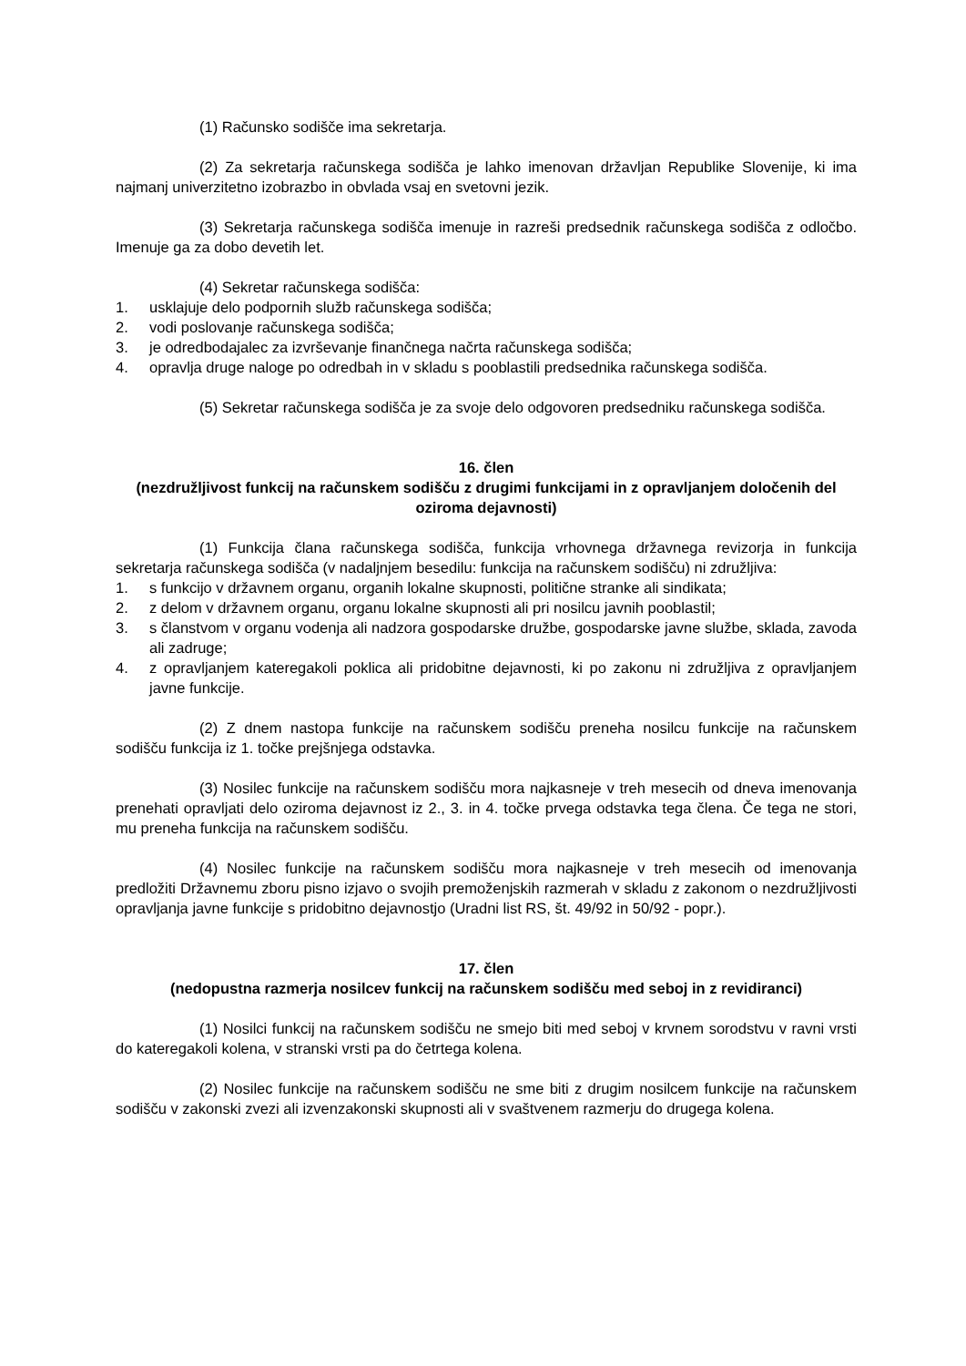(1) Računsko sodišče ima sekretarja.
(2) Za sekretarja računskega sodišča je lahko imenovan državljan Republike Slovenije, ki ima najmanj univerzitetno izobrazbo in obvlada vsaj en svetovni jezik.
(3) Sekretarja računskega sodišča imenuje in razreši predsednik računskega sodišča z odločbo. Imenuje ga za dobo devetih let.
(4) Sekretar računskega sodišča:
1. usklajuje delo podpornih služb računskega sodišča;
2. vodi poslovanje računskega sodišča;
3. je odredbodajalec za izvrševanje finančnega načrta računskega sodišča;
4. opravlja druge naloge po odredbah in v skladu s pooblastili predsednika računskega sodišča.
(5) Sekretar računskega sodišča je za svoje delo odgovoren predsedniku računskega sodišča.
16. člen
(nezdružljivost funkcij na računskem sodišču z drugimi funkcijami in z opravljanjem določenih del oziroma dejavnosti)
(1) Funkcija člana računskega sodišča, funkcija vrhovnega državnega revizorja in funkcija sekretarja računskega sodišča (v nadaljnjem besedilu: funkcija na računskem sodišču) ni združljiva:
1. s funkcijo v državnem organu, organih lokalne skupnosti, politične stranke ali sindikata;
2. z delom v državnem organu, organu lokalne skupnosti ali pri nosilcu javnih pooblastil;
3. s članstvom v organu vodenja ali nadzora gospodarske družbe, gospodarske javne službe, sklada, zavoda ali zadruge;
4. z opravljanjem kateregakoli poklica ali pridobitne dejavnosti, ki po zakonu ni združljiva z opravljanjem javne funkcije.
(2) Z dnem nastopa funkcije na računskem sodišču preneha nosilcu funkcije na računskem sodišču funkcija iz 1. točke prejšnjega odstavka.
(3) Nosilec funkcije na računskem sodišču mora najkasneje v treh mesecih od dneva imenovanja prenehati opravljati delo oziroma dejavnost iz 2., 3. in 4. točke prvega odstavka tega člena. Če tega ne stori, mu preneha funkcija na računskem sodišču.
(4) Nosilec funkcije na računskem sodišču mora najkasneje v treh mesecih od imenovanja predložiti Državnemu zboru pisno izjavo o svojih premoženjskih razmerah v skladu z zakonom o nezdružljivosti opravljanja javne funkcije s pridobitno dejavnostjo (Uradni list RS, št. 49/92 in 50/92 - popr.).
17. člen
(nedopustna razmerja nosilcev funkcij na računskem sodišču med seboj in z revidiranci)
(1) Nosilci funkcij na računskem sodišču ne smejo biti med seboj v krvnem sorodstvu v ravni vrsti do kateregakoli kolena, v stranski vrsti pa do četrtega kolena.
(2) Nosilec funkcije na računskem sodišču ne sme biti z drugim nosilcem funkcije na računskem sodišču v zakonski zvezi ali izvenzakonski skupnosti ali v svaštvenem razmerju do drugega kolena.